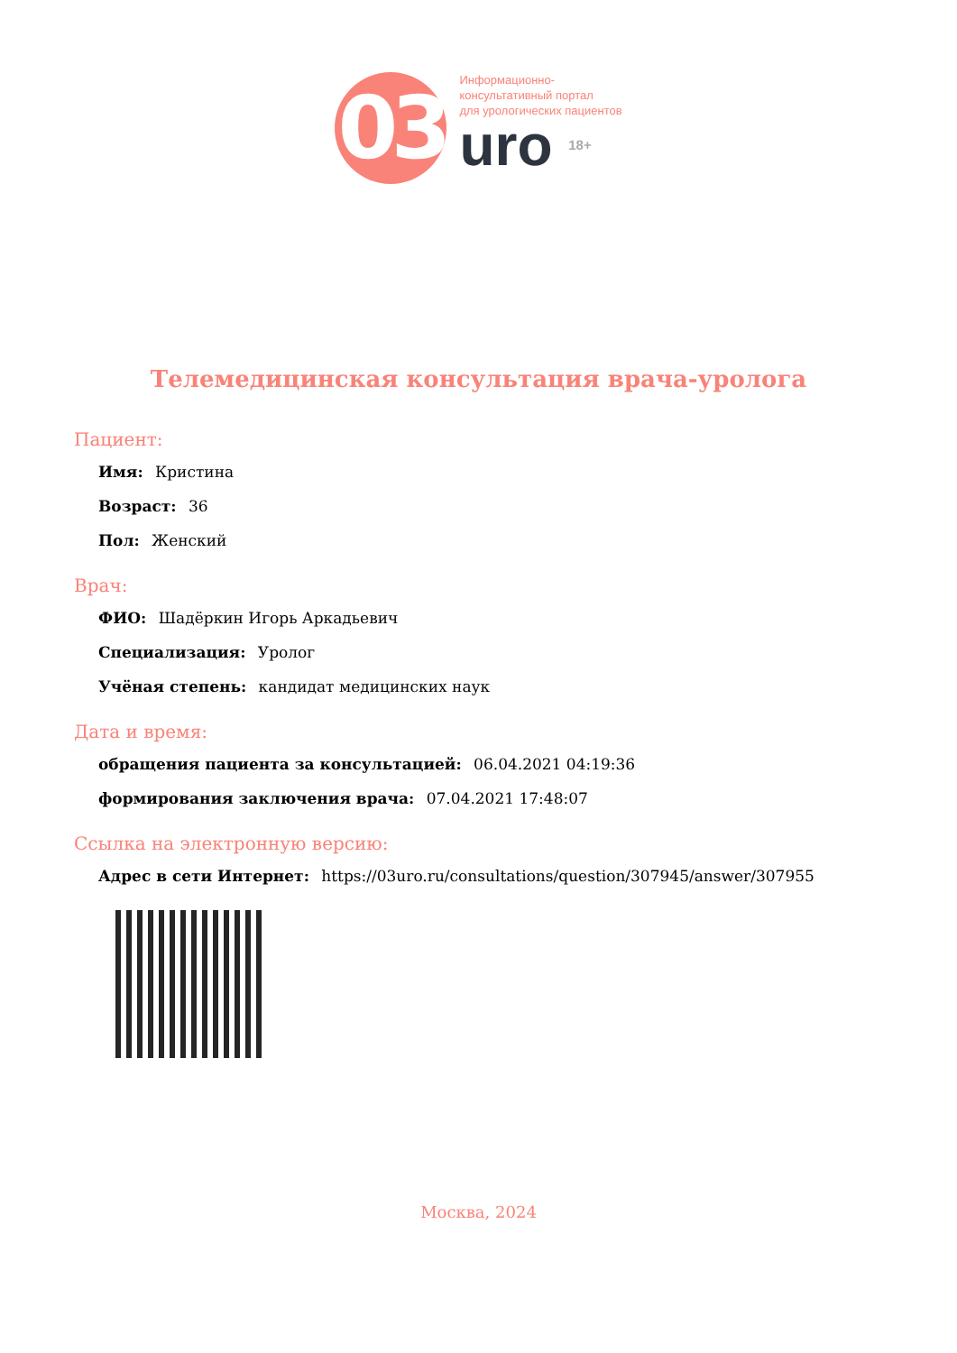03
Информационно-
консультативный портал
для урологических пациентов
uro 18+
Телемедицинская консультация врача-уролога
Пациент:
Имя: Кристина
Возраст: 36
Пол: Женский
Врач:
ФИО: Шадёркин Игорь Аркадьевич
Специализация: Уролог
Учёная степень: кандидат медицинских наук
Дата и время:
обращения пациента за консультацией: 06.04.2021 04:19:36
формирования заключения врача: 07.04.2021 17:48:07
Ссылка на электронную версию:
Адрес в сети Интернет: https://03uro.ru/consultations/question/307945/answer/307955
Москва, 2024